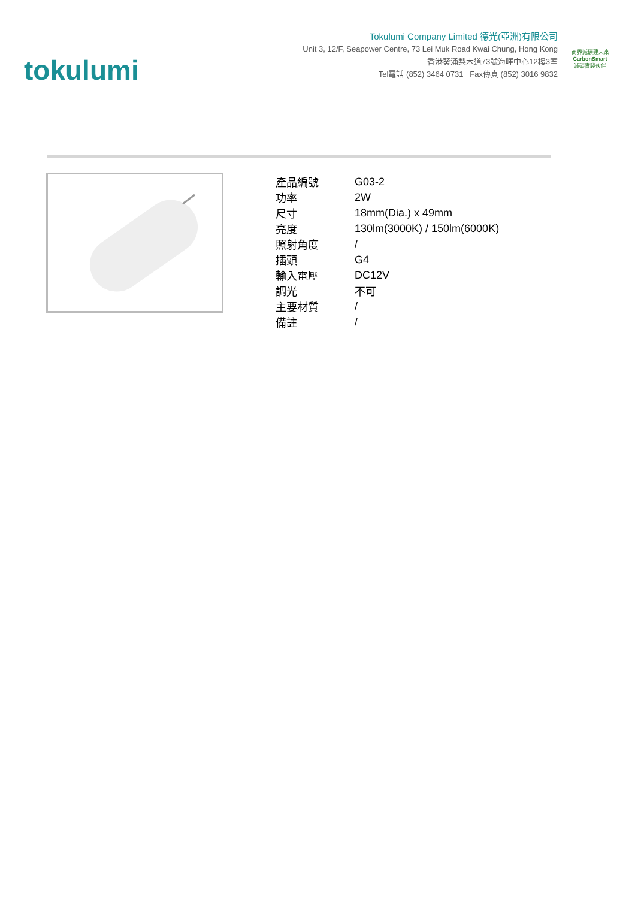tokulumi
Tokulumi Company Limited 德光(亞洲)有限公司
Unit 3, 12/F, Seapower Centre, 73 Lei Muk Road Kwai Chung, Hong Kong
香港葵涌梨木道73號海暉中心12樓3室
Tel電話 (852) 3464 0731 Fax傳真 (852) 3016 9832
商界減碳建未來
CarbonSmart
減碳實踐伙伴
| 產品編號 | G03-2 |
| 功率 | 2W |
| 尺寸 | 18mm(Dia.) x 49mm |
| 亮度 | 130lm(3000K) / 150lm(6000K) |
| 照射角度 | / |
| 插頭 | G4 |
| 輸入電壓 | DC12V |
| 調光 | 不可 |
| 主要材質 | / |
| 備註 | / |